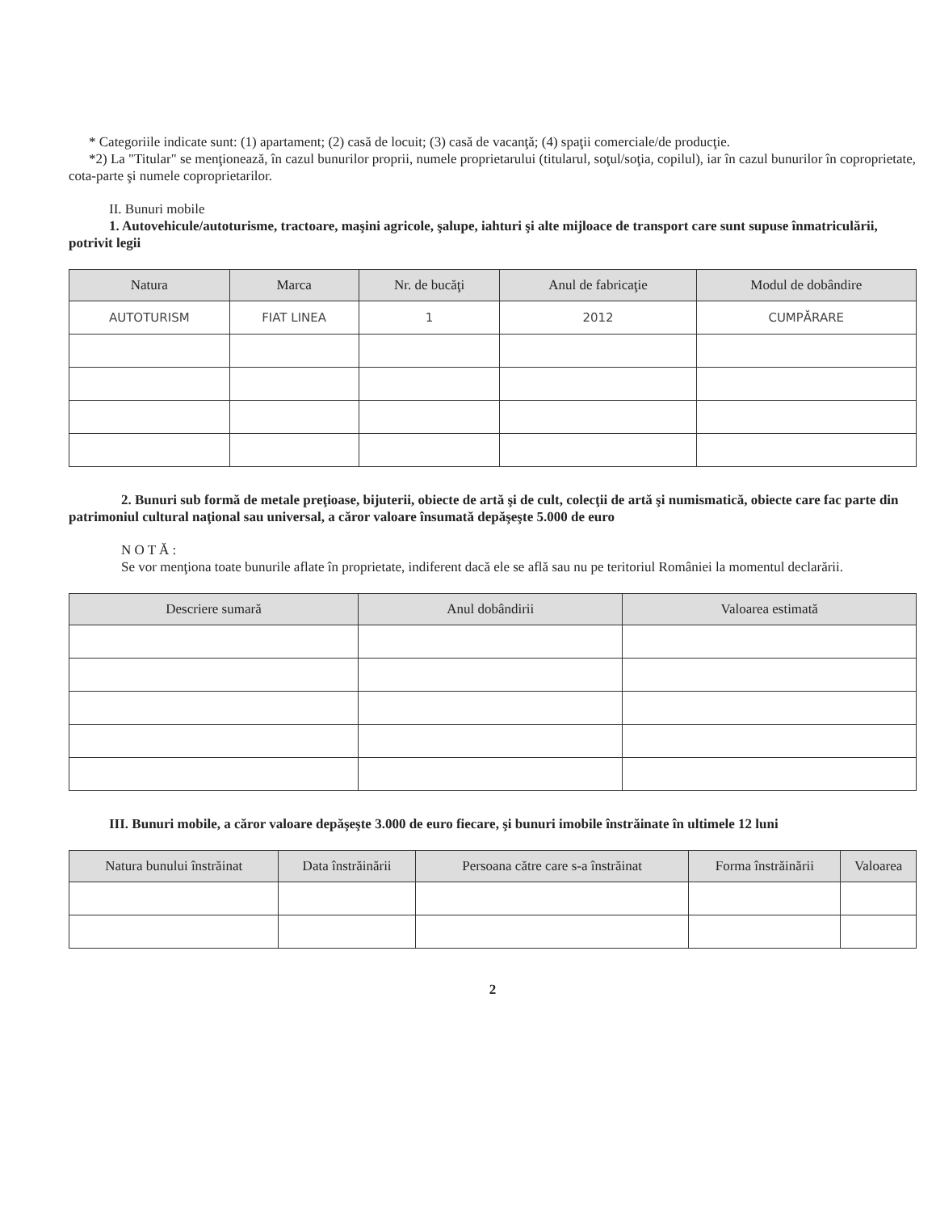* Categoriile indicate sunt: (1) apartament; (2) casă de locuit; (3) casă de vacanţă; (4) spaţii comerciale/de producţie.
*2) La "Titular" se menţionează, în cazul bunurilor proprii, numele proprietarului (titularul, soţul/soţia, copilul), iar în cazul bunurilor în coproprietate, cota-parte şi numele coproprietarilor.
II. Bunuri mobile
1. Autovehicule/autoturisme, tractoare, maşini agricole, şalupe, iahturi şi alte mijloace de transport care sunt supuse înmatriculării, potrivit legii
| Natura | Marca | Nr. de bucăţi | Anul de fabricaţie | Modul de dobândire |
| --- | --- | --- | --- | --- |
| AUTOTURISM | FIAT LINEA | 1 | 2012 | CUMPĂRARE |
2. Bunuri sub formă de metale preţioase, bijuterii, obiecte de artă şi de cult, colecţii de artă şi numismatică, obiecte care fac parte din patrimoniul cultural naţional sau universal, a căror valoare însumată depăşeşte 5.000 de euro
N O T Ă :
Se vor menţiona toate bunurile aflate în proprietate, indiferent dacă ele se află sau nu pe teritoriul României la momentul declarării.
| Descriere sumară | Anul dobândirii | Valoarea estimată |
| --- | --- | --- |
III. Bunuri mobile, a căror valoare depăşeşte 3.000 de euro fiecare, şi bunuri imobile înstrăinate în ultimele 12 luni
| Natura bunului înstrăinat | Data înstrăinării | Persoana către care s-a înstrăinat | Forma înstrăinării | Valoarea |
| --- | --- | --- | --- | --- |
2